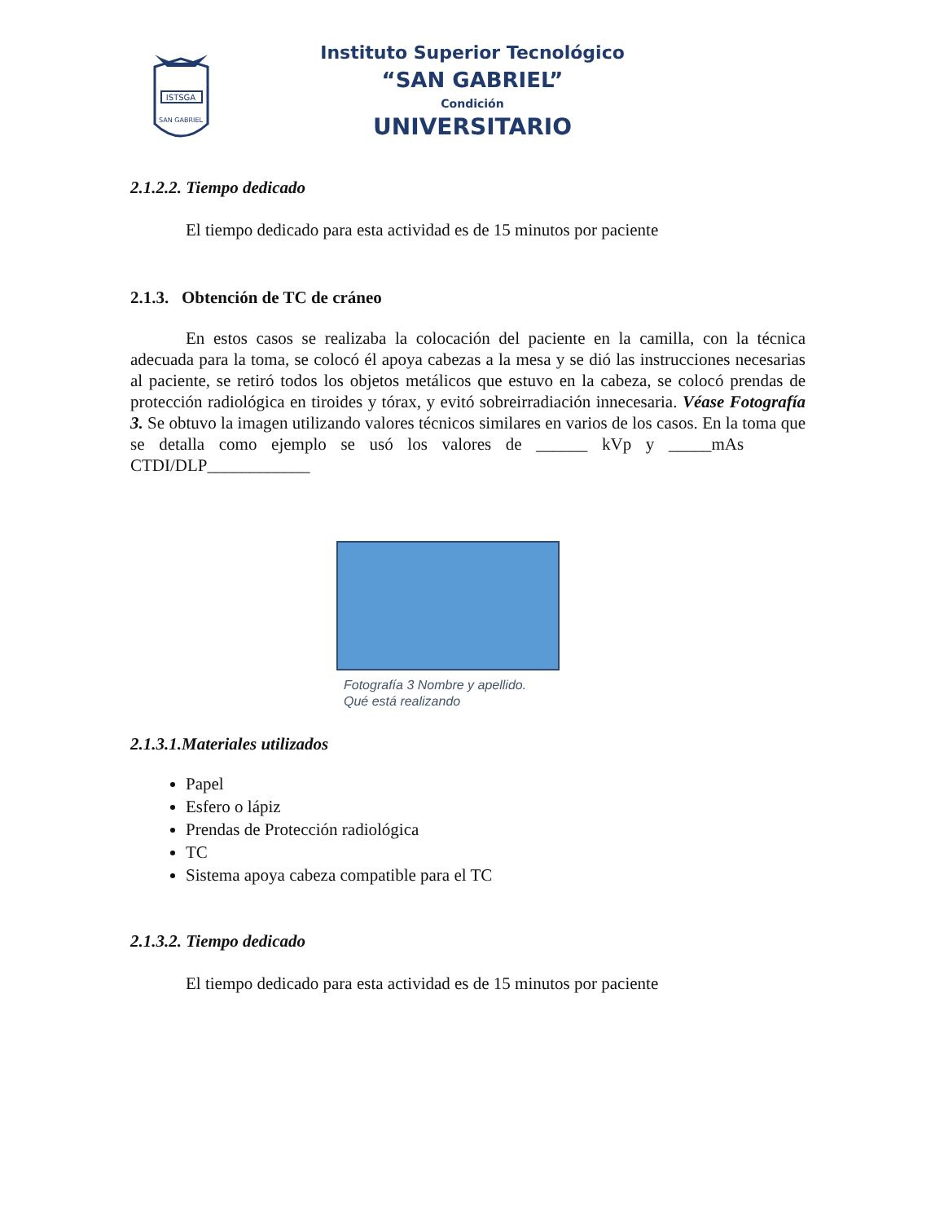ISTSGA
SAN GABRIEL
Instituto Superior Tecnológico
“SAN GABRIEL”
Condición
UNIVERSITARIO
2.1.2.2. Tiempo dedicado
El tiempo dedicado para esta actividad es de 15 minutos por paciente
2.1.3. Obtención de TC de cráneo
En estos casos se realizaba la colocación del paciente en la camilla, con la técnica adecuada para la toma, se colocó él apoya cabezas a la mesa y se dió las instrucciones necesarias al paciente, se retiró todos los objetos metálicos que estuvo en la cabeza, se colocó prendas de protección radiológica en tiroides y tórax, y evitó sobreirradiación innecesaria. Véase Fotografía 3. Se obtuvo la imagen utilizando valores técnicos similares en varios de los casos. En la toma que se detalla como ejemplo se usó los valores de ______ kVp y _____mAs CTDI/DLP____________
Fotografía 3 Nombre y apellido.
Qué está realizando
2.1.3.1.Materiales utilizados
Papel
Esfero o lápiz
Prendas de Protección radiológica
TC
Sistema apoya cabeza compatible para el TC
2.1.3.2. Tiempo dedicado
El tiempo dedicado para esta actividad es de 15 minutos por paciente